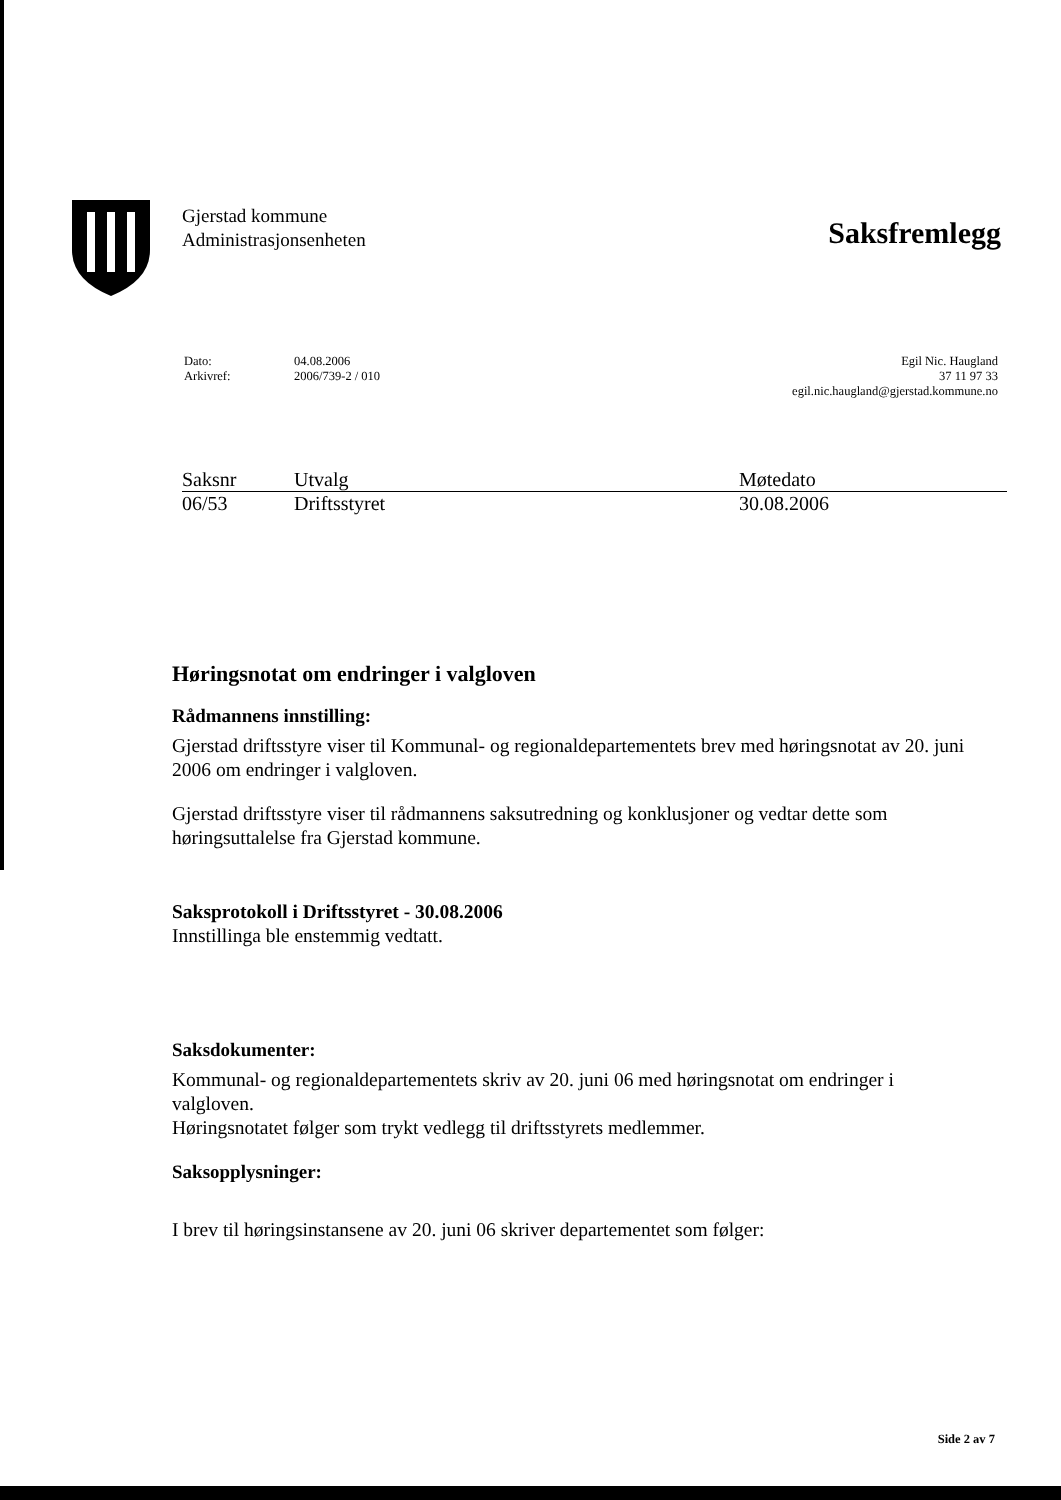Gjerstad kommune
Administrasjonsenheten
Saksfremlegg
Dato:
Arkivref:
04.08.2006
2006/739-2 / 010
Egil Nic. Haugland
37 11 97 33
egil.nic.haugland@gjerstad.kommune.no
| Saksnr | Utvalg | Møtedato |
| --- | --- | --- |
| 06/53 | Driftsstyret | 30.08.2006 |
Høringsnotat om endringer i valgloven
Rådmannens innstilling:
Gjerstad driftsstyre viser til Kommunal- og regionaldepartementets brev med høringsnotat av 20. juni 2006 om endringer i valgloven.
Gjerstad driftsstyre viser til rådmannens saksutredning og konklusjoner og vedtar dette som høringsuttalelse fra Gjerstad kommune.
Saksprotokoll i Driftsstyret - 30.08.2006
Innstillinga ble enstemmig vedtatt.
Saksdokumenter:
Kommunal- og regionaldepartementets skriv av 20. juni 06 med høringsnotat om endringer i valgloven.
Høringsnotatet følger som trykt vedlegg til driftsstyrets medlemmer.
Saksopplysninger:
I brev til høringsinstansene av 20. juni 06 skriver departementet som følger:
Side 2 av 7